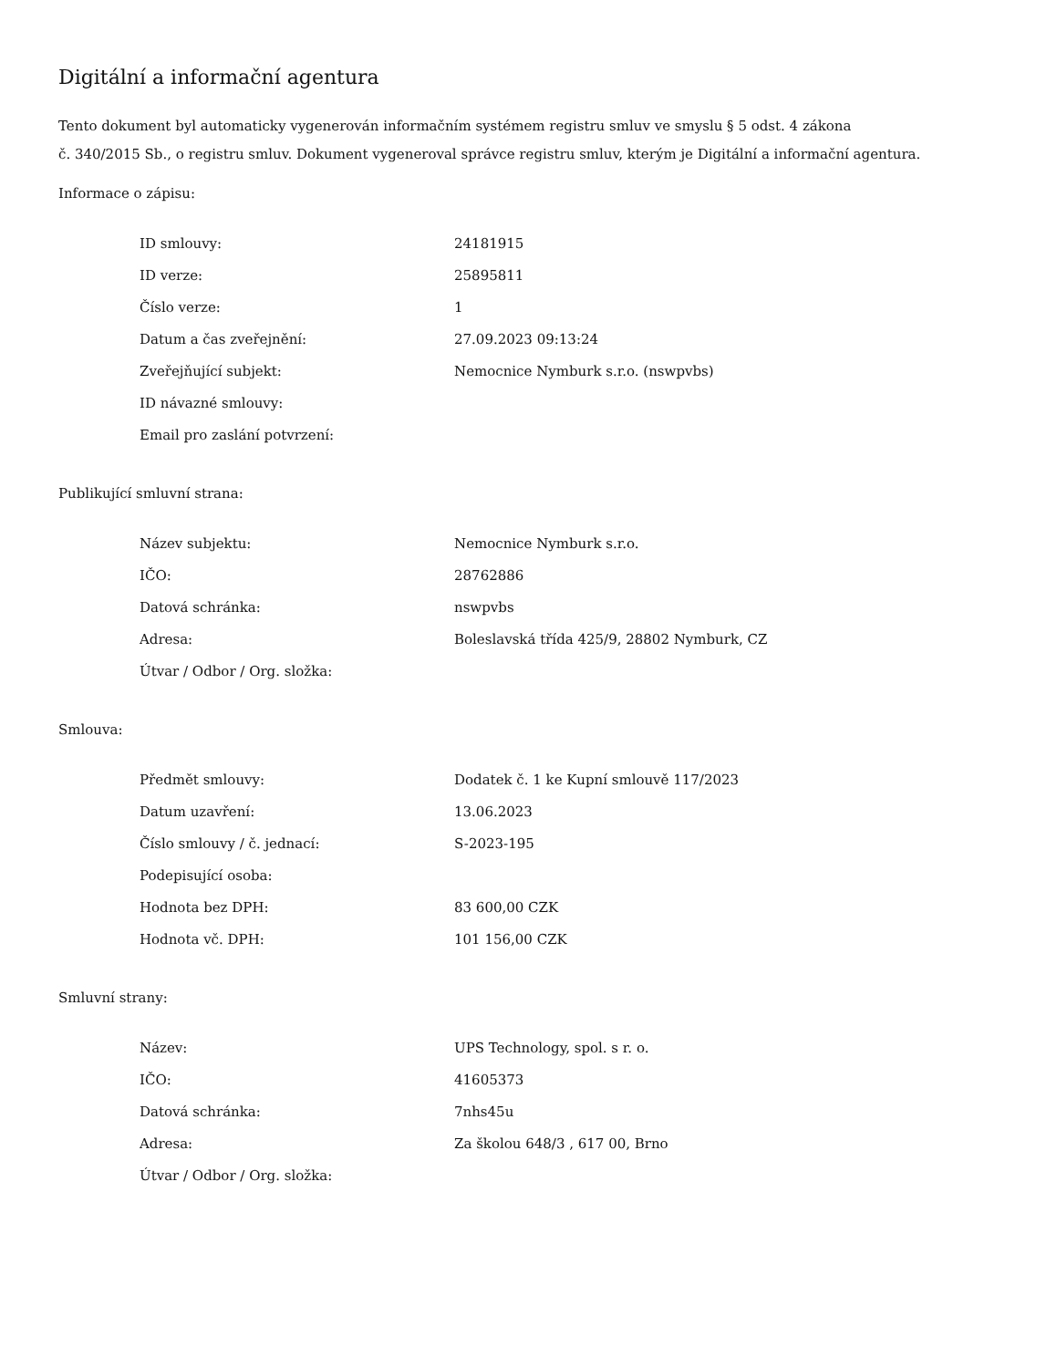Digitální a informační agentura
Tento dokument byl automaticky vygenerován informačním systémem registru smluv ve smyslu § 5 odst. 4 zákona
č. 340/2015 Sb., o registru smluv. Dokument vygeneroval správce registru smluv, kterým je Digitální a informační agentura.
Informace o zápisu:
| ID smlouvy: | 24181915 |
| ID verze: | 25895811 |
| Číslo verze: | 1 |
| Datum a čas zveřejnění: | 27.09.2023 09:13:24 |
| Zveřejňující subjekt: | Nemocnice Nymburk s.r.o. (nswpvbs) |
| ID návazné smlouvy: | |
| Email pro zaslání potvrzení: | |
Publikující smluvní strana:
| Název subjektu: | Nemocnice Nymburk s.r.o. |
| IČO: | 28762886 |
| Datová schránka: | nswpvbs |
| Adresa: | Boleslavská třída 425/9, 28802 Nymburk, CZ |
| Útvar / Odbor / Org. složka: | |
Smlouva:
| Předmět smlouvy: | Dodatek č. 1 ke Kupní smlouvě 117/2023 |
| Datum uzavření: | 13.06.2023 |
| Číslo smlouvy / č. jednací: | S-2023-195 |
| Podepisující osoba: | |
| Hodnota bez DPH: | 83 600,00 CZK |
| Hodnota vč. DPH: | 101 156,00 CZK |
Smluvní strany:
| Název: | UPS Technology, spol. s r. o. |
| IČO: | 41605373 |
| Datová schránka: | 7nhs45u |
| Adresa: | Za školou 648/3 , 617 00, Brno |
| Útvar / Odbor / Org. složka: | |